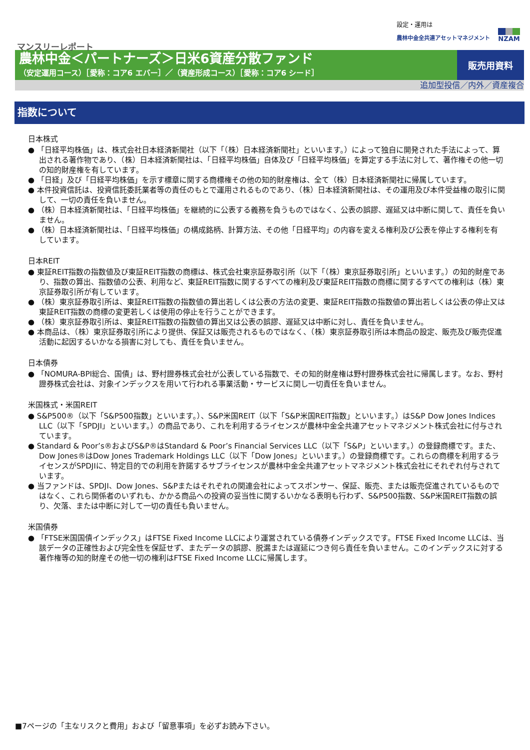設定・運用は
農林中金全共連アセットマネジメント
NZAM
マンスリーレポート
農林中金＜パートナーズ＞日米6資産分散ファンド
（安定運用コース）［愛称：コア6 エバー］／（資産形成コース）［愛称：コア6 シード］
販売用資料
追加型投信／内外／資産複合
指数について
日本株式
● 「日経平均株価」は、株式会社日本経済新聞社（以下「（株）日本経済新聞社」といいます。）によって独自に開発された手法によって、算出される著作物であり、（株）日本経済新聞社は、「日経平均株価」自体及び「日経平均株価」を算定する手法に対して、著作権その他一切の知的財産権を有しています。
● 「日経」及び「日経平均株価」を示す標章に関する商標権その他の知的財産権は、全て（株）日本経済新聞社に帰属しています。
● 本件投資信託は、投資信託委託業者等の責任のもとで運用されるものであり、（株）日本経済新聞社は、その運用及び本件受益権の取引に関して、一切の責任を負いません。
● （株）日本経済新聞社は、「日経平均株価」を継続的に公表する義務を負うものではなく、公表の誤謬、遅延又は中断に関して、責任を負いません。
● （株）日本経済新聞社は、「日経平均株価」の構成銘柄、計算方法、その他「日経平均」の内容を変える権利及び公表を停止する権利を有しています。
日本REIT
● 東証REIT指数の指数値及び東証REIT指数の商標は、株式会社東京証券取引所（以下「（株）東京証券取引所」といいます。）の知的財産であり、指数の算出、指数値の公表、利用など、東証REIT指数に関するすべての権利及び東証REIT指数の商標に関するすべての権利は（株）東京証券取引所が有しています。
● （株）東京証券取引所は、東証REIT指数の指数値の算出若しくは公表の方法の変更、東証REIT指数の指数値の算出若しくは公表の停止又は東証REIT指数の商標の変更若しくは使用の停止を行うことができます。
● （株）東京証券取引所は、東証REIT指数の指数値の算出又は公表の誤謬、遅延又は中断に対し、責任を負いません。
● 本商品は、（株）東京証券取引所により提供、保証又は販売されるものではなく、（株）東京証券取引所は本商品の設定、販売及び販売促進活動に起因するいかなる損害に対しても、責任を負いません。
日本債券
● 「NOMURA-BPI総合、国債」は、野村證券株式会社が公表している指数で、その知的財産権は野村證券株式会社に帰属します。なお、野村證券株式会社は、対象インデックスを用いて行われる事業活動・サービスに関し一切責任を負いません。
米国株式・米国REIT
● S&P500®（以下「S&P500指数」といいます。）、S&P米国REIT（以下「S&P米国REIT指数」といいます。）はS&P Dow Jones Indices LLC（以下「SPDJI」といいます。）の商品であり、これを利用するライセンスが農林中金全共連アセットマネジメント株式会社に付与されています。
● Standard & Poor’s®およびS&P®はStandard & Poor’s Financial Services LLC（以下「S&P」といいます。）の登録商標です。また、Dow Jones®はDow Jones Trademark Holdings LLC（以下「Dow Jones」といいます。）の登録商標です。これらの商標を利用するライセンスがSPDJIに、特定目的での利用を許諾するサブライセンスが農林中金全共連アセットマネジメント株式会社にそれぞれ付与されています。
● 当ファンドは、SPDJI、Dow Jones、S&Pまたはそれぞれの関連会社によってスポンサー、保証、販売、または販売促進されているものではなく、これら関係者のいずれも、かかる商品への投資の妥当性に関するいかなる表明も行わず、S&P500指数、S&P米国REIT指数の誤り、欠落、または中断に対して一切の責任も負いません。
米国債券
● 「FTSE米国国債インデックス」はFTSE Fixed Income LLCにより運営されている債券インデックスです。FTSE Fixed Income LLCは、当該データの正確性および完全性を保証せず、またデータの誤謬、脱漏または遅延につき何ら責任を負いません。このインデックスに対する著作権等の知的財産その他一切の権利はFTSE Fixed Income LLCに帰属します。
■7ページの「主なリスクと費用」および「留意事項」を必ずお読み下さい。